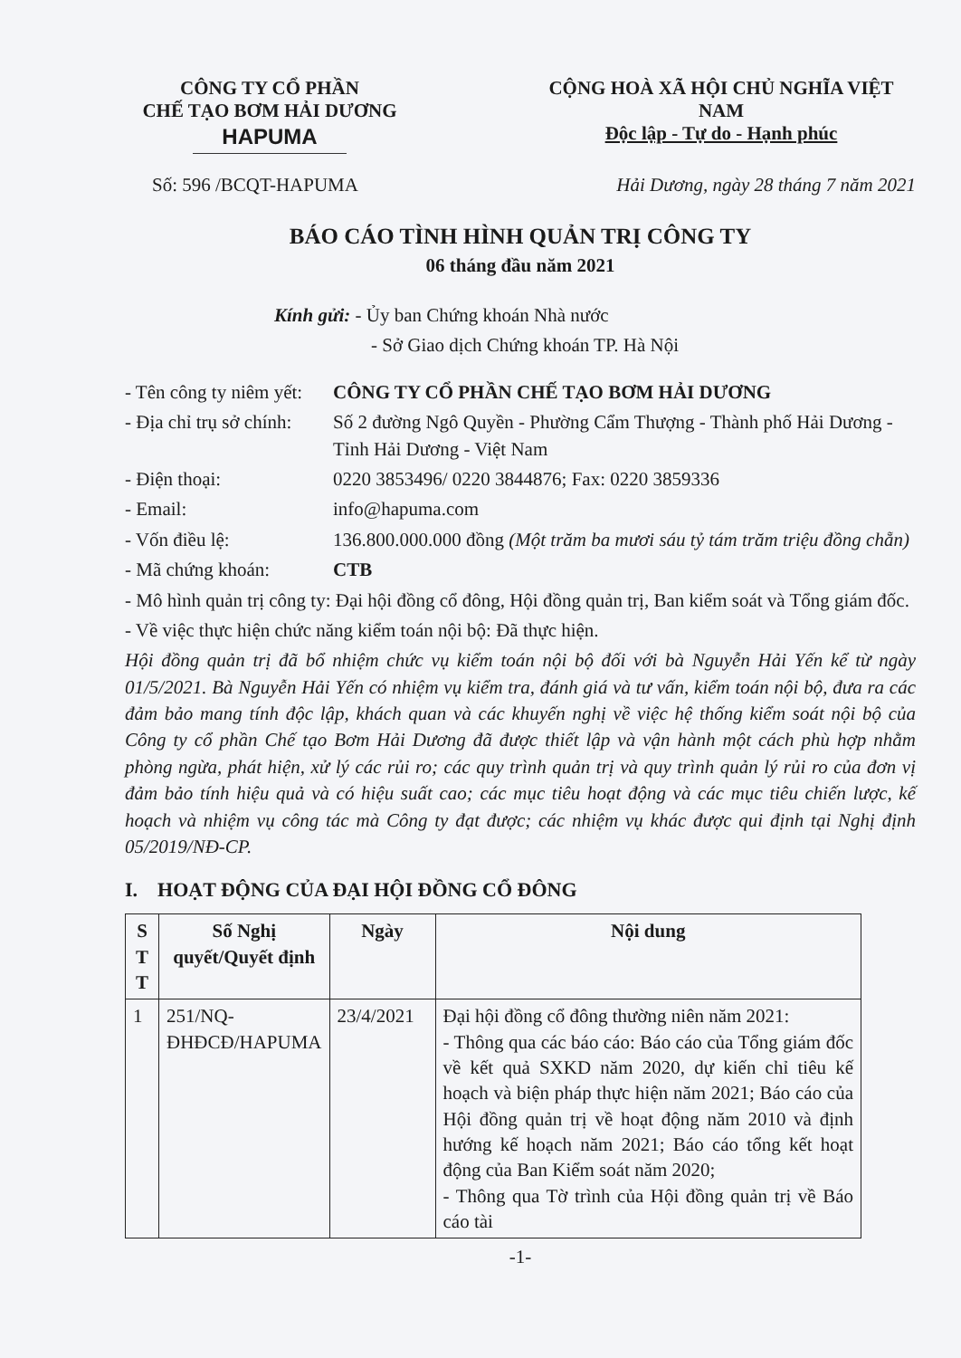CÔNG TY CỔ PHẦN
CHẾ TẠO BƠM HẢI DƯƠNG
HAPUMA
CỘNG HOÀ XÃ HỘI CHỦ NGHĨA VIỆT NAM
Độc lập - Tự do - Hạnh phúc
Số: 596 /BCQT-HAPUMA Hải Dương, ngày 28 tháng 7 năm 2021
BÁO CÁO TÌNH HÌNH QUẢN TRỊ CÔNG TY
06 tháng đầu năm 2021
Kính gửi: - Ủy ban Chứng khoán Nhà nước
- Sở Giao dịch Chứng khoán TP. Hà Nội
- Tên công ty niêm yết: CÔNG TY CỔ PHẦN CHẾ TẠO BƠM HẢI DƯƠNG
- Địa chỉ trụ sở chính: Số 2 đường Ngô Quyền - Phường Cẩm Thượng - Thành phố Hải Dương - Tỉnh Hải Dương - Việt Nam
- Điện thoại: 0220 3853496/ 0220 3844876; Fax: 0220 3859336
- Email: info@hapuma.com
- Vốn điều lệ: 136.800.000.000 đồng (Một trăm ba mươi sáu tỷ tám trăm triệu đồng chẵn)
- Mã chứng khoán: CTB
- Mô hình quản trị công ty: Đại hội đồng cổ đông, Hội đồng quản trị, Ban kiểm soát và Tổng giám đốc.
- Về việc thực hiện chức năng kiểm toán nội bộ: Đã thực hiện.
Hội đồng quản trị đã bổ nhiệm chức vụ kiểm toán nội bộ đối với bà Nguyễn Hải Yến kể từ ngày 01/5/2021. Bà Nguyễn Hải Yến có nhiệm vụ kiểm tra, đánh giá và tư vấn, kiểm toán nội bộ, đưa ra các đảm bảo mang tính độc lập, khách quan và các khuyến nghị về việc hệ thống kiểm soát nội bộ của Công ty cổ phần Chế tạo Bơm Hải Dương đã được thiết lập và vận hành một cách phù hợp nhằm phòng ngừa, phát hiện, xử lý các rủi ro; các quy trình quản trị và quy trình quản lý rủi ro của đơn vị đảm bảo tính hiệu quả và có hiệu suất cao; các mục tiêu hoạt động và các mục tiêu chiến lược, kế hoạch và nhiệm vụ công tác mà Công ty đạt được; các nhiệm vụ khác được qui định tại Nghị định 05/2019/NĐ-CP.
I. HOẠT ĐỘNG CỦA ĐẠI HỘI ĐỒNG CỔ ĐÔNG
| S T T | Số Nghị quyết/Quyết định | Ngày | Nội dung |
| --- | --- | --- | --- |
| 1 | 251/NQ-ĐHĐCĐ/HAPUMA | 23/4/2021 | Đại hội đồng cổ đông thường niên năm 2021: - Thông qua các báo cáo: Báo cáo của Tổng giám đốc về kết quả SXKD năm 2020, dự kiến chỉ tiêu kế hoạch và biện pháp thực hiện năm 2021; Báo cáo của Hội đồng quản trị về hoạt động năm 2010 và định hướng kế hoạch năm 2021; Báo cáo tổng kết hoạt động của Ban Kiểm soát năm 2020; - Thông qua Tờ trình của Hội đồng quản trị về Báo cáo tài |
-1-